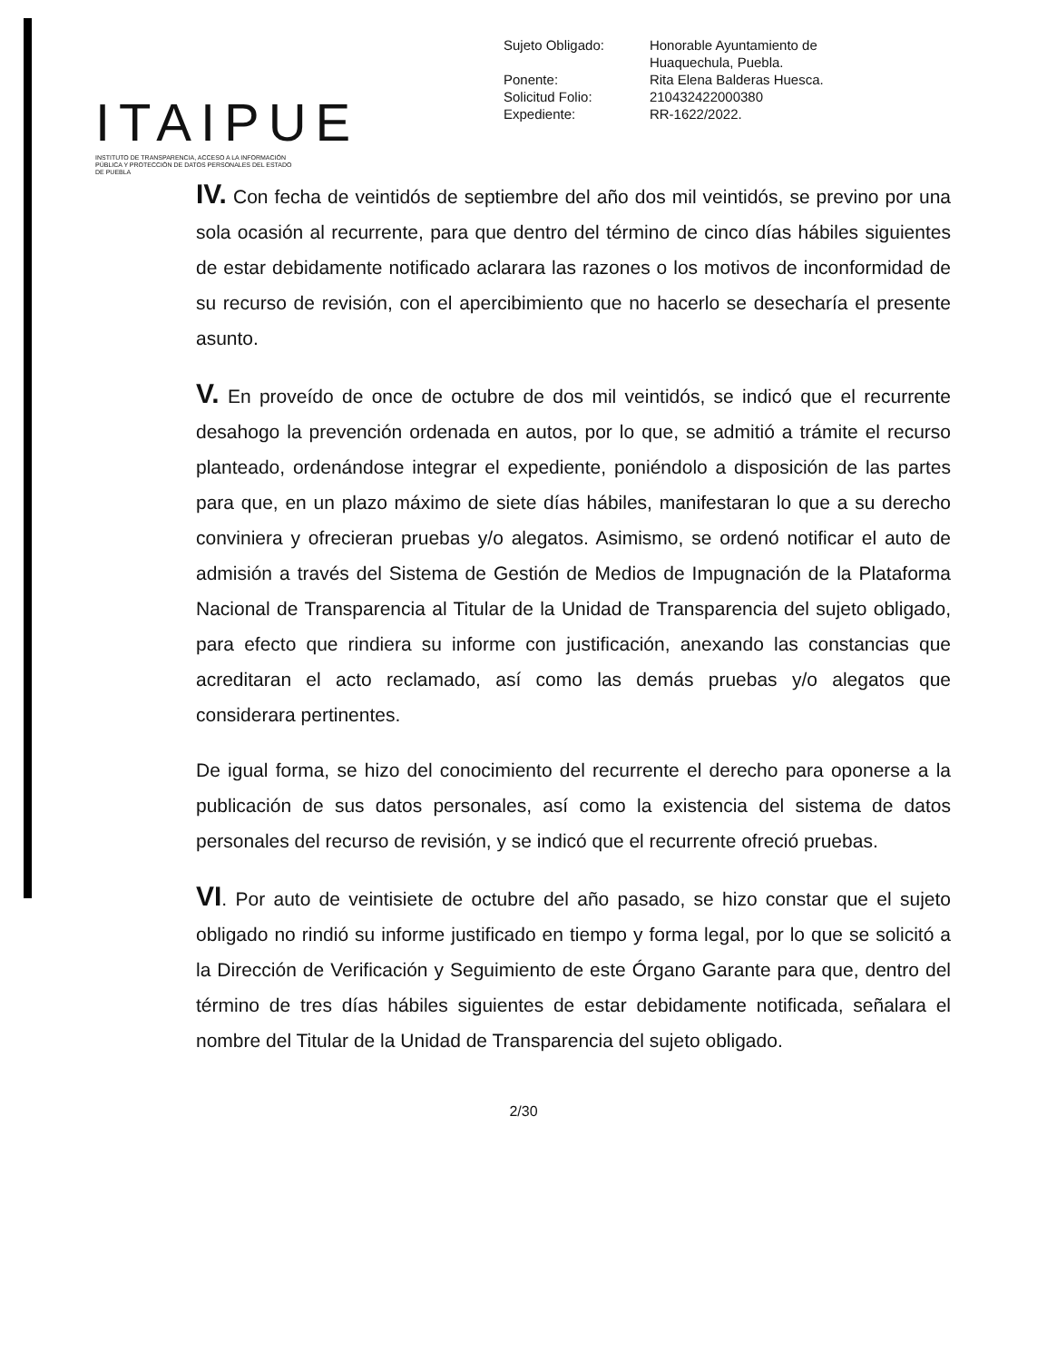ITAIPUE
INSTITUTO DE TRANSPARENCIA, ACCESO A LA INFORMACIÓN PÚBLICA Y PROTECCIÓN DE DATOS PERSONALES DEL ESTADO DE PUEBLA
| Sujeto Obligado: | Honorable Ayuntamiento de Huaquechula, Puebla. |
| Ponente: | Rita Elena Balderas Huesca. |
| Solicitud Folio: | 210432422000380 |
| Expediente: | RR-1622/2022. |
IV. Con fecha de veintidós de septiembre del año dos mil veintidós, se previno por una sola ocasión al recurrente, para que dentro del término de cinco días hábiles siguientes de estar debidamente notificado aclarara las razones o los motivos de inconformidad de su recurso de revisión, con el apercibimiento que no hacerlo se desecharía el presente asunto.
V. En proveído de once de octubre de dos mil veintidós, se indicó que el recurrente desahogo la prevención ordenada en autos, por lo que, se admitió a trámite el recurso planteado, ordenándose integrar el expediente, poniéndolo a disposición de las partes para que, en un plazo máximo de siete días hábiles, manifestaran lo que a su derecho conviniera y ofrecieran pruebas y/o alegatos. Asimismo, se ordenó notificar el auto de admisión a través del Sistema de Gestión de Medios de Impugnación de la Plataforma Nacional de Transparencia al Titular de la Unidad de Transparencia del sujeto obligado, para efecto que rindiera su informe con justificación, anexando las constancias que acreditaran el acto reclamado, así como las demás pruebas y/o alegatos que considerara pertinentes.
De igual forma, se hizo del conocimiento del recurrente el derecho para oponerse a la publicación de sus datos personales, así como la existencia del sistema de datos personales del recurso de revisión, y se indicó que el recurrente ofreció pruebas.
VI. Por auto de veintisiete de octubre del año pasado, se hizo constar que el sujeto obligado no rindió su informe justificado en tiempo y forma legal, por lo que se solicitó a la Dirección de Verificación y Seguimiento de este Órgano Garante para que, dentro del término de tres días hábiles siguientes de estar debidamente notificada, señalara el nombre del Titular de la Unidad de Transparencia del sujeto obligado.
2/30